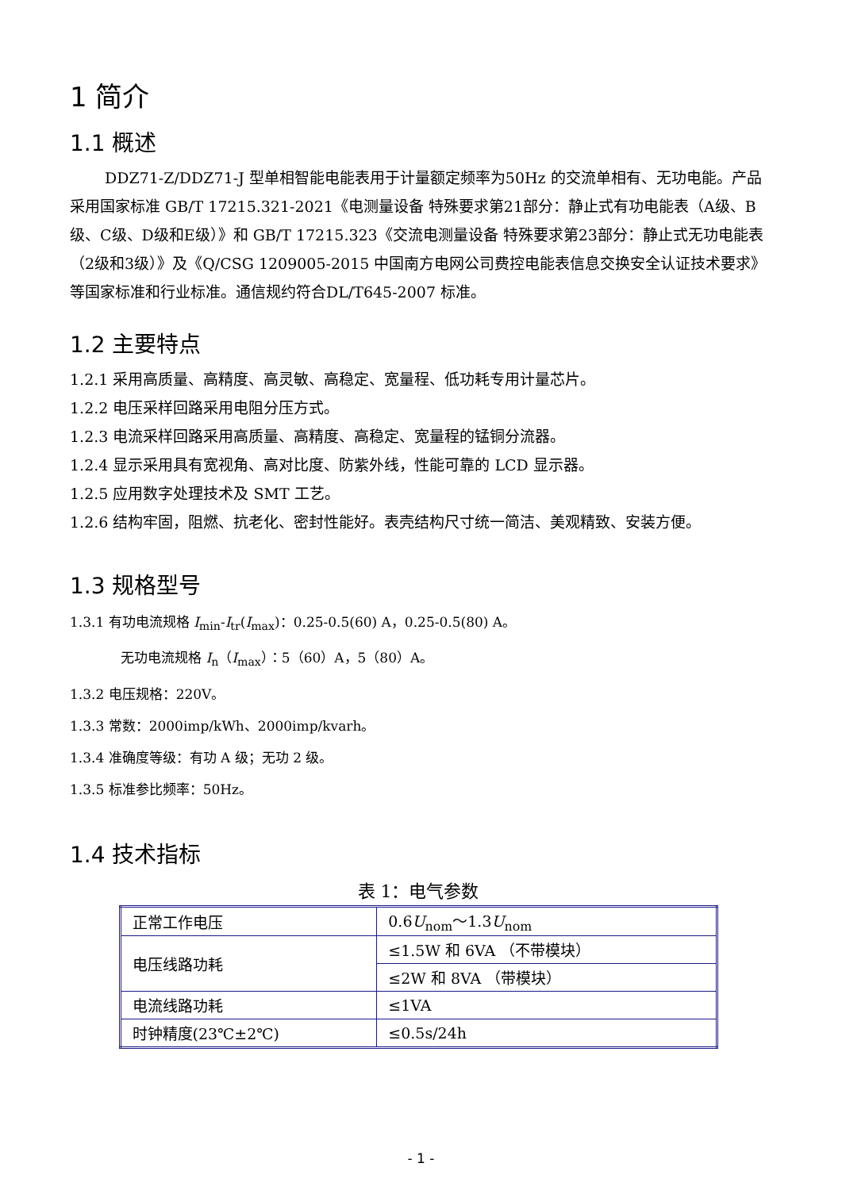1 简介
1.1 概述
DDZ71-Z/DDZ71-J 型单相智能电能表用于计量额定频率为50Hz 的交流单相有、无功电能。产品采用国家标准 GB/T 17215.321-2021《电测量设备 特殊要求第21部分：静止式有功电能表（A级、B级、C级、D级和E级）》和 GB/T 17215.323《交流电测量设备 特殊要求第23部分：静止式无功电能表（2级和3级）》及《Q/CSG 1209005-2015 中国南方电网公司费控电能表信息交换安全认证技术要求》等国家标准和行业标准。通信规约符合DL/T645-2007 标准。
1.2 主要特点
1.2.1 采用高质量、高精度、高灵敏、高稳定、宽量程、低功耗专用计量芯片。
1.2.2 电压采样回路采用电阻分压方式。
1.2.3 电流采样回路采用高质量、高精度、高稳定、宽量程的锰铜分流器。
1.2.4 显示采用具有宽视角、高对比度、防紫外线，性能可靠的 LCD 显示器。
1.2.5 应用数字处理技术及 SMT 工艺。
1.2.6 结构牢固，阻燃、抗老化、密封性能好。表壳结构尺寸统一简洁、美观精致、安装方便。
1.3 规格型号
1.3.1 有功电流规格 I<sub>min</sub>-I<sub>tr</sub>(I<sub>max</sub>)：0.25-0.5(60) A，0.25-0.5(80) A。
无功电流规格 I<sub>n</sub>（I<sub>max</sub>）：5（60）A，5（80）A。
1.3.2 电压规格：220V。
1.3.3 常数：2000imp/kWh、2000imp/kvarh。
1.3.4 准确度等级：有功 A 级；无功 2 级。
1.3.5 标准参比频率：50Hz。
1.4 技术指标
表 1：电气参数
| 正常工作电压 | 0.6 U<sub>nom</sub>～1.3 U<sub>nom</sub> |
| 电压线路功耗 | ≤1.5W 和 6VA （不带模块） |
| | ≤2W 和 8VA （带模块） |
| 电流线路功耗 | ≤1VA |
| 时钟精度(23℃±2℃) | ≤0.5s/24h |
- 1 -